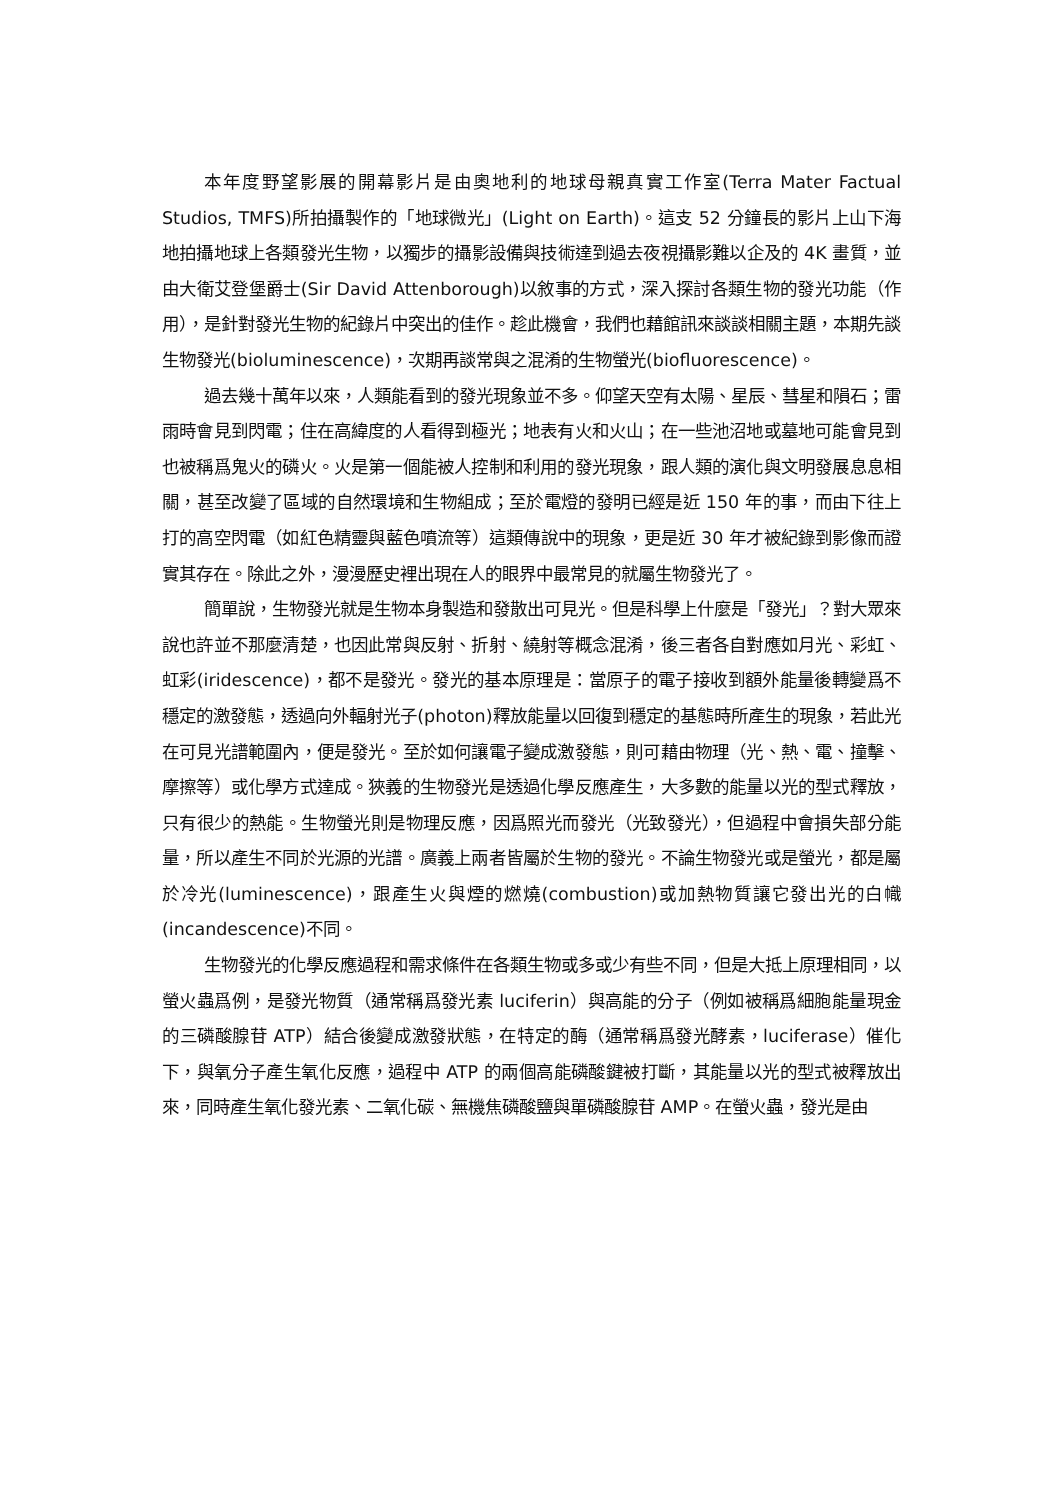本年度野望影展的開幕影片是由奧地利的地球母親真實工作室(Terra Mater Factual Studios, TMFS)所拍攝製作的「地球微光」(Light on Earth)。這支 52 分鐘長的影片上山下海地拍攝地球上各類發光生物，以獨步的攝影設備與技術達到過去夜視攝影難以企及的 4K 畫質，並由大衛艾登堡爵士(Sir David Attenborough)以敘事的方式，深入探討各類生物的發光功能（作用），是針對發光生物的紀錄片中突出的佳作。趁此機會，我們也藉館訊來談談相關主題，本期先談生物發光(bioluminescence)，次期再談常與之混淆的生物螢光(biofluorescence)。
過去幾十萬年以來，人類能看到的發光現象並不多。仰望天空有太陽、星辰、彗星和隕石；雷雨時會見到閃電；住在高緯度的人看得到極光；地表有火和火山；在一些池沼地或墓地可能會見到也被稱爲鬼火的磷火。火是第一個能被人控制和利用的發光現象，跟人類的演化與文明發展息息相關，甚至改變了區域的自然環境和生物組成；至於電燈的發明已經是近 150 年的事，而由下往上打的高空閃電（如紅色精靈與藍色噴流等）這類傳說中的現象，更是近 30 年才被紀錄到影像而證實其存在。除此之外，漫漫歷史裡出現在人的眼界中最常見的就屬生物發光了。
簡單說，生物發光就是生物本身製造和發散出可見光。但是科學上什麼是「發光」？對大眾來說也許並不那麼清楚，也因此常與反射、折射、繞射等概念混淆，後三者各自對應如月光、彩虹、虹彩(iridescence)，都不是發光。發光的基本原理是：當原子的電子接收到額外能量後轉變爲不穩定的激發態，透過向外輻射光子(photon)釋放能量以回復到穩定的基態時所產生的現象，若此光在可見光譜範圍內，便是發光。至於如何讓電子變成激發態，則可藉由物理（光、熱、電、撞擊、摩擦等）或化學方式達成。狹義的生物發光是透過化學反應產生，大多數的能量以光的型式釋放，只有很少的熱能。生物螢光則是物理反應，因爲照光而發光（光致發光），但過程中會損失部分能量，所以產生不同於光源的光譜。廣義上兩者皆屬於生物的發光。不論生物發光或是螢光，都是屬於冷光(luminescence)，跟產生火與煙的燃燒(combustion)或加熱物質讓它發出光的白幟(incandescence)不同。
生物發光的化學反應過程和需求條件在各類生物或多或少有些不同，但是大抵上原理相同，以螢火蟲爲例，是發光物質（通常稱爲發光素 luciferin）與高能的分子（例如被稱爲細胞能量現金的三磷酸腺苷 ATP）結合後變成激發狀態，在特定的酶（通常稱爲發光酵素，luciferase）催化下，與氧分子產生氧化反應，過程中 ATP 的兩個高能磷酸鍵被打斷，其能量以光的型式被釋放出來，同時產生氧化發光素、二氧化碳、無機焦磷酸鹽與單磷酸腺苷 AMP。在螢火蟲，發光是由